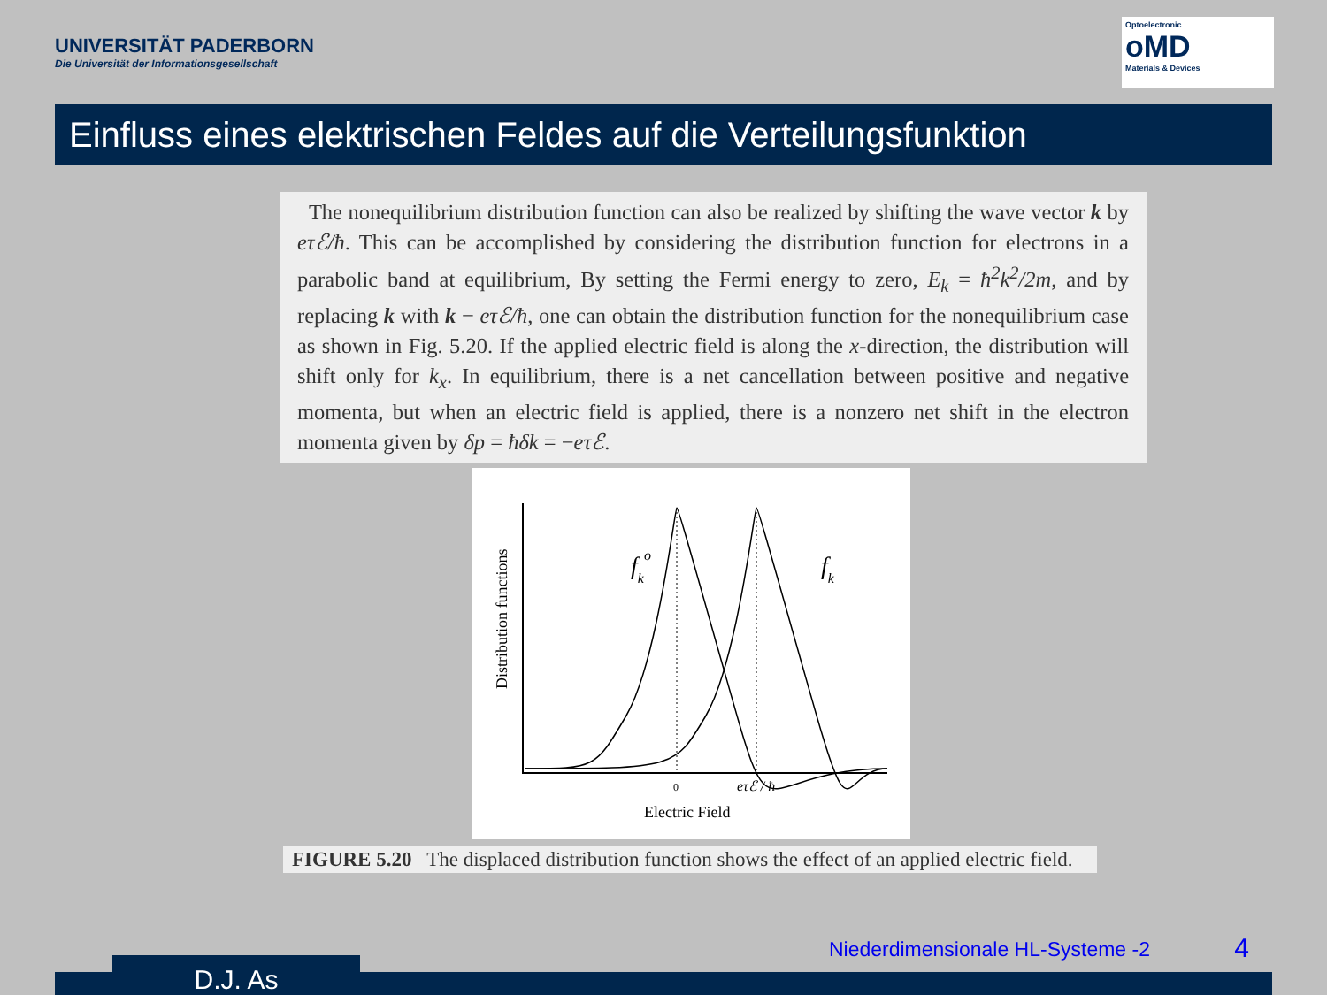UNIVERSITÄT PADERBORN
Die Universität der Informationsgesellschaft
Optoelectronic
oMD
Materials & Devices
Einfluss eines elektrischen Feldes auf die Verteilungsfunktion
The nonequilibrium distribution function can also be realized by shifting the wave vector k by eτℰ/ħ. This can be accomplished by considering the distribution function for electrons in a parabolic band at equilibrium, By setting the Fermi energy to zero, E<sub>k</sub> = ħ<sup>2</sup>k<sup>2</sup>/2m, and by replacing k with k − eτℰ/ħ, one can obtain the distribution function for the nonequilibrium case as shown in Fig. 5.20. If the applied electric field is along the x-direction, the distribution will shift only for k<sub>x</sub>. In equilibrium, there is a net cancellation between positive and negative momenta, but when an electric field is applied, there is a nonzero net shift in the electron momenta given by δp = ħδk = −eτℰ.
fko
fk
0
eτℰ / ħ
Electric Field
Distribution functions
FIGURE 5.20 The displaced distribution function shows the effect of an applied electric field.
Niederdimensionale HL-Systeme -2
4
D.J. As